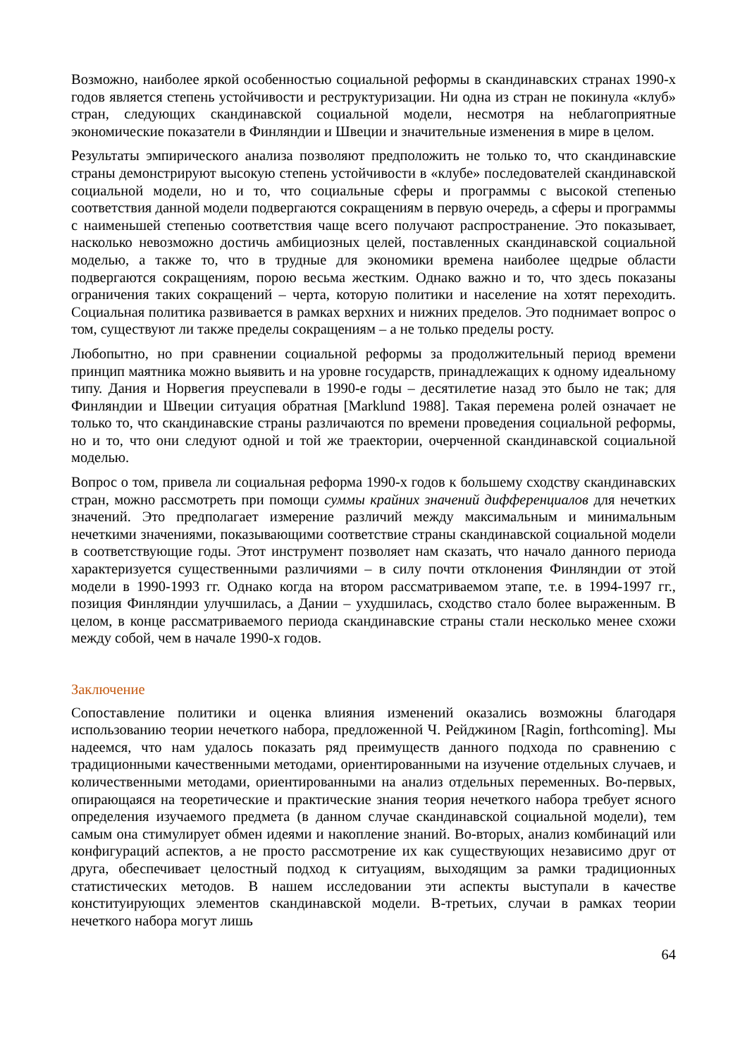Возможно, наиболее яркой особенностью социальной реформы в скандинавских странах 1990-х годов является степень устойчивости и реструктуризации. Ни одна из стран не покинула «клуб» стран, следующих скандинавской социальной модели, несмотря на неблагоприятные экономические показатели в Финляндии и Швеции и значительные изменения в мире в целом.
Результаты эмпирического анализа позволяют предположить не только то, что скандинавские страны демонстрируют высокую степень устойчивости в «клубе» последователей скандинавской социальной модели, но и то, что социальные сферы и программы с высокой степенью соответствия данной модели подвергаются сокращениям в первую очередь, а сферы и программы с наименьшей степенью соответствия чаще всего получают распространение. Это показывает, насколько невозможно достичь амбициозных целей, поставленных скандинавской социальной моделью, а также то, что в трудные для экономики времена наиболее щедрые области подвергаются сокращениям, порою весьма жестким. Однако важно и то, что здесь показаны ограничения таких сокращений – черта, которую политики и население на хотят переходить. Социальная политика развивается в рамках верхних и нижних пределов. Это поднимает вопрос о том, существуют ли также пределы сокращениям – а не только пределы росту.
Любопытно, но при сравнении социальной реформы за продолжительный период времени принцип маятника можно выявить и на уровне государств, принадлежащих к одному идеальному типу. Дания и Норвегия преуспевали в 1990-е годы – десятилетие назад это было не так; для Финляндии и Швеции ситуация обратная [Marklund 1988]. Такая перемена ролей означает не только то, что скандинавские страны различаются по времени проведения социальной реформы, но и то, что они следуют одной и той же траектории, очерченной скандинавской социальной моделью.
Вопрос о том, привела ли социальная реформа 1990-х годов к большему сходству скандинавских стран, можно рассмотреть при помощи суммы крайних значений дифференциалов для нечетких значений. Это предполагает измерение различий между максимальным и минимальным нечеткими значениями, показывающими соответствие страны скандинавской социальной модели в соответствующие годы. Этот инструмент позволяет нам сказать, что начало данного периода характеризуется существенными различиями – в силу почти отклонения Финляндии от этой модели в 1990-1993 гг. Однако когда на втором рассматриваемом этапе, т.е. в 1994-1997 гг., позиция Финляндии улучшилась, а Дании – ухудшилась, сходство стало более выраженным. В целом, в конце рассматриваемого периода скандинавские страны стали несколько менее схожи между собой, чем в начале 1990-х годов.
Заключение
Сопоставление политики и оценка влияния изменений оказались возможны благодаря использованию теории нечеткого набора, предложенной Ч. Рейджином [Ragin, forthcoming]. Мы надеемся, что нам удалось показать ряд преимуществ данного подхода по сравнению с традиционными качественными методами, ориентированными на изучение отдельных случаев, и количественными методами, ориентированными на анализ отдельных переменных. Во-первых, опирающаяся на теоретические и практические знания теория нечеткого набора требует ясного определения изучаемого предмета (в данном случае скандинавской социальной модели), тем самым она стимулирует обмен идеями и накопление знаний. Во-вторых, анализ комбинаций или конфигураций аспектов, а не просто рассмотрение их как существующих независимо друг от друга, обеспечивает целостный подход к ситуациям, выходящим за рамки традиционных статистических методов. В нашем исследовании эти аспекты выступали в качестве конституирующих элементов скандинавской модели. В-третьих, случаи в рамках теории нечеткого набора могут лишь
64